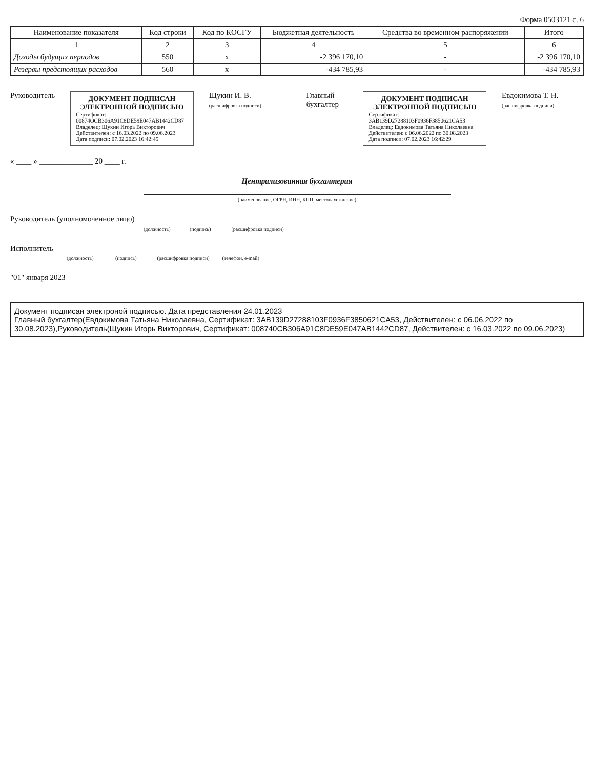Форма 0503121 с. 6
| Наименование показателя | Код строки | Код по КОСГУ | Бюджетная деятельность | Средства во временном распоряжении | Итого |
| --- | --- | --- | --- | --- | --- |
| 1 | 2 | 3 | 4 | 5 | 6 |
| Доходы будущих периодов | 550 | x | -2 396 170,10 | - | -2 396 170,10 |
| Резервы предстоящих расходов | 560 | x | -434 785,93 | - | -434 785,93 |
Руководитель
ДОКУМЕНТ ПОДПИСАН ЭЛЕКТРОННОЙ ПОДПИСЬЮ
Сертификат: 00874OCB306A91C8DE59E047AB1442CD87
Владелец: Щукин Игорь Викторович
Действителен: с 16.03.2022 по 09.06.2023
Дата подписи: 07.02.2023 16:42:45
Щукин И. В.
(расшифровка подписи)
Главный бухгалтер
ДОКУМЕНТ ПОДПИСАН ЭЛЕКТРОННОЙ ПОДПИСЬЮ
Сертификат: 3AB139D27288103F0936F3850621CA53
Владелец: Евдокимова Татьяна Николаевна
Действителен: с 06.06.2022 по 30.08.2023
Дата подписи: 07.02.2023 16:42:29
Евдокимова Т. Н.
(расшифровка подписи)
« ____ » ______________ 20 ____ г.
Централизованная бухгалтерия
(наименование, ОГРН, ИНН, КПП, местонахождение)
Руководитель (уполномоченное лицо)
(должность) (подпись) (расшифровка подписи)
Исполнитель
(должность) (подпись) (расшифровка подписи) (телефон, e-mail)
"01" января 2023
Документ подписан электроной подписью. Дата представления 24.01.2023
Главный бухгалтер(Евдокимова Татьяна Николаевна, Сертификат: 3AB139D27288103F0936F3850621CA53, Действителен: с 06.06.2022 по 30.08.2023),Руководитель(Щукин Игорь Викторович, Сертификат: 008740CB306A91C8DE59E047AB1442CD87, Действителен: с 16.03.2022 по 09.06.2023)